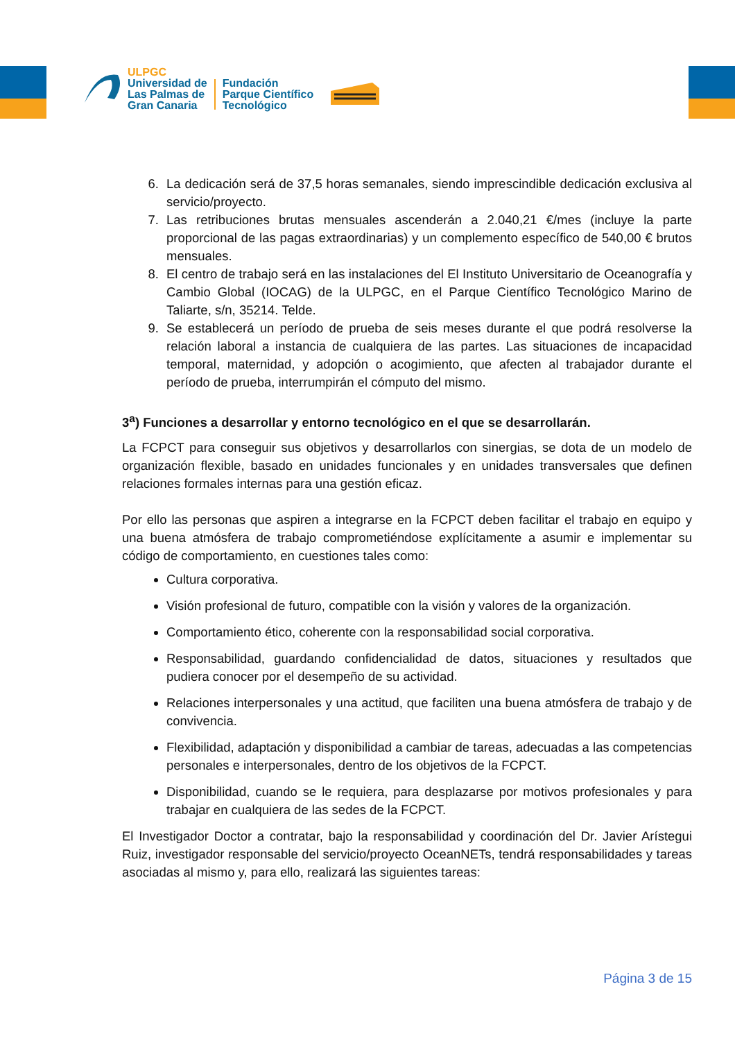ULPGC
Universidad de
Las Palmas de
Gran Canaria
Fundación
Parque Científico
Tecnológico
6. La dedicación será de 37,5 horas semanales, siendo imprescindible dedicación exclusiva al servicio/proyecto.
7. Las retribuciones brutas mensuales ascenderán a 2.040,21 €/mes (incluye la parte proporcional de las pagas extraordinarias) y un complemento específico de 540,00 € brutos mensuales.
8. El centro de trabajo será en las instalaciones del El Instituto Universitario de Oceanografía y Cambio Global (IOCAG) de la ULPGC, en el Parque Científico Tecnológico Marino de Taliarte, s/n, 35214. Telde.
9. Se establecerá un período de prueba de seis meses durante el que podrá resolverse la relación laboral a instancia de cualquiera de las partes. Las situaciones de incapacidad temporal, maternidad, y adopción o acogimiento, que afecten al trabajador durante el período de prueba, interrumpirán el cómputo del mismo.
3<sup>a</sup>) Funciones a desarrollar y entorno tecnológico en el que se desarrollarán.
La FCPCT para conseguir sus objetivos y desarrollarlos con sinergias, se dota de un modelo de organización flexible, basado en unidades funcionales y en unidades transversales que definen relaciones formales internas para una gestión eficaz.
Por ello las personas que aspiren a integrarse en la FCPCT deben facilitar el trabajo en equipo y una buena atmósfera de trabajo comprometiéndose explícitamente a asumir e implementar su código de comportamiento, en cuestiones tales como:
Cultura corporativa.
Visión profesional de futuro, compatible con la visión y valores de la organización.
Comportamiento ético, coherente con la responsabilidad social corporativa.
Responsabilidad, guardando confidencialidad de datos, situaciones y resultados que pudiera conocer por el desempeño de su actividad.
Relaciones interpersonales y una actitud, que faciliten una buena atmósfera de trabajo y de convivencia.
Flexibilidad, adaptación y disponibilidad a cambiar de tareas, adecuadas a las competencias personales e interpersonales, dentro de los objetivos de la FCPCT.
Disponibilidad, cuando se le requiera, para desplazarse por motivos profesionales y para trabajar en cualquiera de las sedes de la FCPCT.
El Investigador Doctor a contratar, bajo la responsabilidad y coordinación del Dr. Javier Arístegui Ruiz, investigador responsable del servicio/proyecto OceanNETs, tendrá responsabilidades y tareas asociadas al mismo y, para ello, realizará las siguientes tareas:
Página 3 de 15